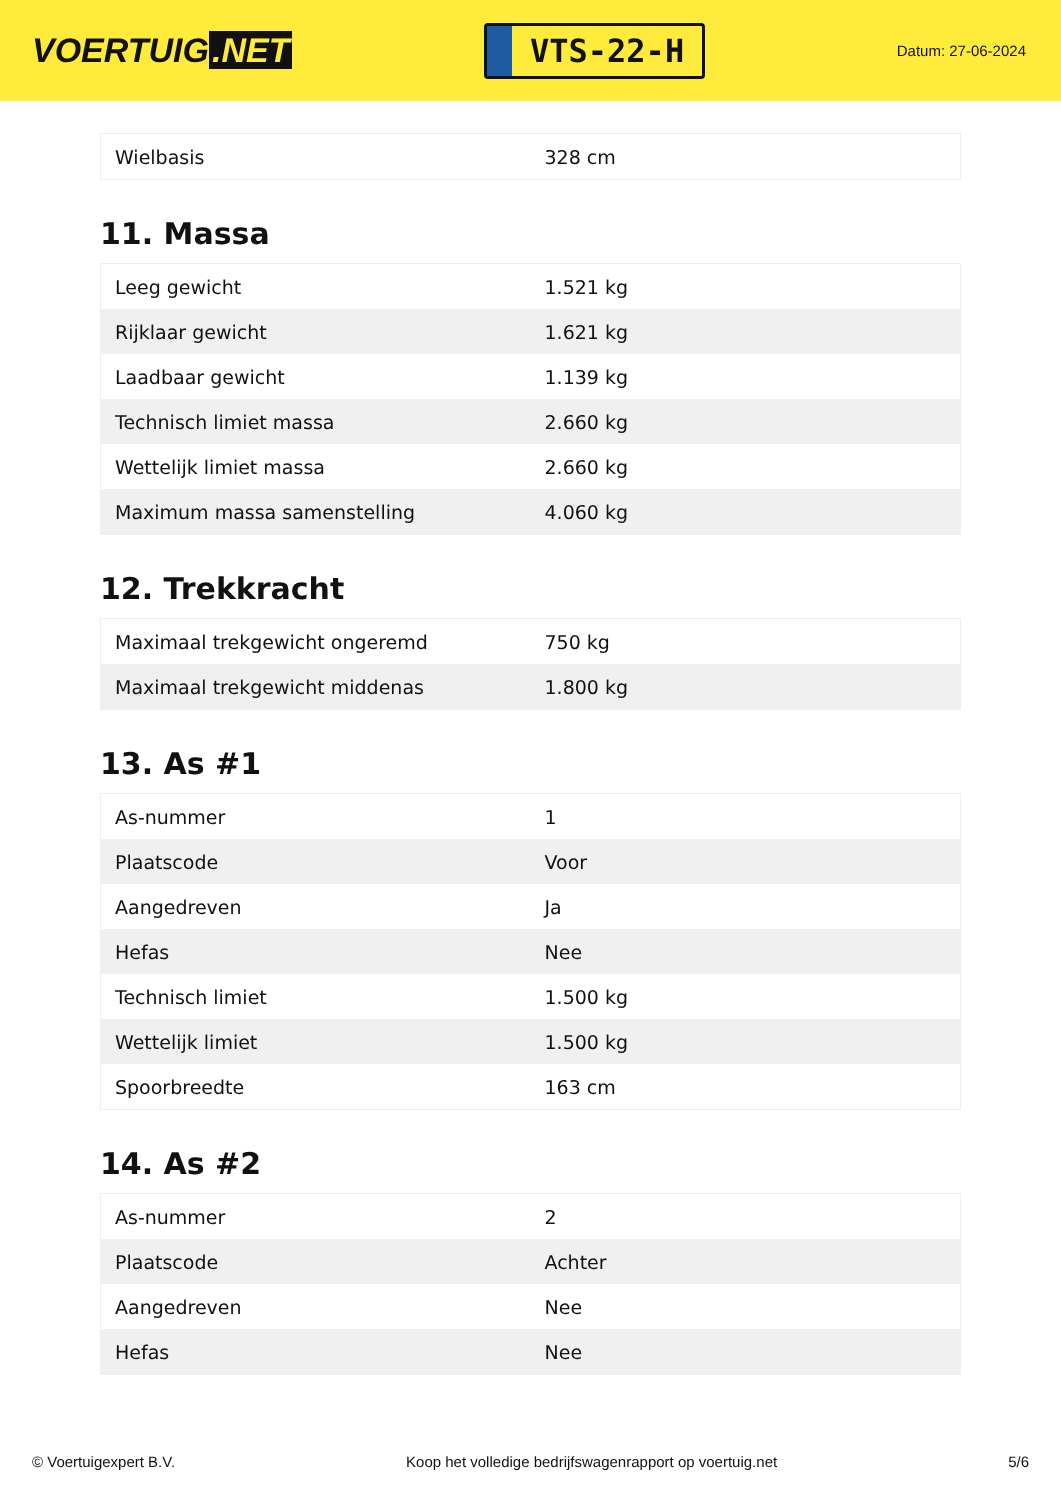VOERTUIG.NET
VTS-22-H
Datum: 27-06-2024
| Wielbasis | 328 cm |
11. Massa
| Leeg gewicht | 1.521 kg |
| Rijklaar gewicht | 1.621 kg |
| Laadbaar gewicht | 1.139 kg |
| Technisch limiet massa | 2.660 kg |
| Wettelijk limiet massa | 2.660 kg |
| Maximum massa samenstelling | 4.060 kg |
12. Trekkracht
| Maximaal trekgewicht ongeremd | 750 kg |
| Maximaal trekgewicht middenas | 1.800 kg |
13. As #1
| As-nummer | 1 |
| Plaatscode | Voor |
| Aangedreven | Ja |
| Hefas | Nee |
| Technisch limiet | 1.500 kg |
| Wettelijk limiet | 1.500 kg |
| Spoorbreedte | 163 cm |
14. As #2
| As-nummer | 2 |
| Plaatscode | Achter |
| Aangedreven | Nee |
| Hefas | Nee |
© Voertuigexpert B.V. Koop het volledige bedrijfswagenrapport op voertuig.net 5/6